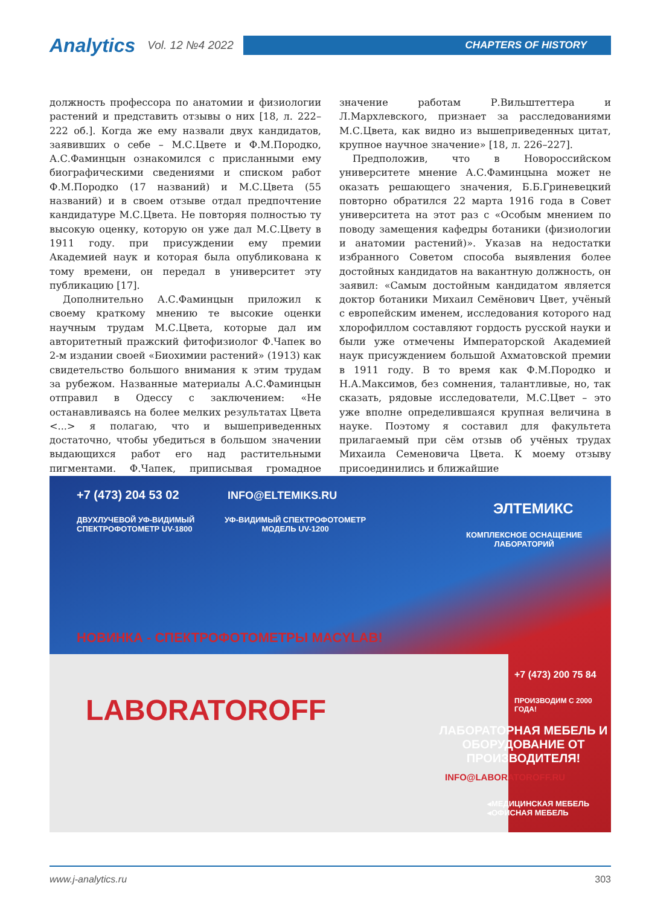Analytics Vol. 12 №4 2022
CHAPTERS OF HISTORY
должность профессора по анатомии и физиологии растений и представить отзывы о них [18, л. 222–222 об.]. Когда же ему назвали двух кандидатов, заявивших о себе – М.С.Цвете и Ф.М.Породко, А.С.Фаминцын ознакомился с присланными ему биографическими сведениями и списком работ Ф.М.Породко (17 названий) и М.С.Цвета (55 названий) и в своем отзыве отдал предпочтение кандидатуре М.С.Цвета. Не повторяя полностью ту высокую оценку, которую он уже дал М.С.Цвету в 1911 году. при присуждении ему премии Академией наук и которая была опубликована к тому времени, он передал в университет эту публикацию [17].
Дополнительно А.С.Фаминцын приложил к своему краткому мнению те высокие оценки научным трудам М.С.Цвета, которые дал им авторитетный пражский фитофизиолог Ф.Чапек во 2-м издании своей «Биохимии растений» (1913) как свидетельство большого внимания к этим трудам за рубежом. Названные материалы А.С.Фаминцын отправил в Одессу с заключением: «Не останавливаясь на более мелких результатах Цвета <...> я полагаю, что и вышеприведенных достаточно, чтобы убедиться в большом значении выдающихся работ его над растительными пигментами. Ф.Чапек, приписывая громадное значение работам Р.Вильштеттера и Л.Мархлевского, признает за расследованиями М.С.Цвета, как видно из вышеприведенных цитат, крупное научное значение» [18, л. 226–227].
Предположив, что в Новороссийском университете мнение А.С.Фаминцына может не оказать решающего значения, Б.Б.Гриневецкий повторно обратился 22 марта 1916 года в Совет университета на этот раз с «Особым мнением по поводу замещения кафедры ботаники (физиологии и анатомии растений)». Указав на недостатки избранного Советом способа выявления более достойных кандидатов на вакантную должность, он заявил: «Самым достойным кандидатом является доктор ботаники Михаил Семёнович Цвет, учёный с европейским именем, исследования которого над хлорофиллом составляют гордость русской науки и были уже отмечены Императорской Академией наук присуждением большой Ахматовской премии в 1911 году. В то время как Ф.М.Породко и Н.А.Максимов, без сомнения, талантливые, но, так сказать, рядовые исследователи, М.С.Цвет – это уже вполне определившаяся крупная величина в науке. Поэтому я составил для факультета прилагаемый при сём отзыв об учёных трудах Михаила Семеновича Цвета. К моему отзыву присоединились и ближайшие
+7 (473) 204 53 02 INFO@ELTEMIKS.RU
ДВУХЛУЧЕВОЙ УФ-ВИДИМЫЙ
СПЕКТРОФОТОМЕТР UV-1800
УФ-ВИДИМЫЙ СПЕКТРОФОТОМЕТР
МОДЕЛЬ UV-1200
ЭЛТЕМИКС
КОМПЛЕКСНОЕ ОСНАЩЕНИЕ
ЛАБОРАТОРИЙ
НОВИНКА - СПЕКТРОФОТОМЕТРЫ MACYLAB!
LABORATOROFF
+7 (473) 200 75 84
ПРОИЗВОДИМ С 2000 ГОДА!
ЛАБОРАТОРНАЯ МЕБЕЛЬ И ОБОРУДОВАНИЕ ОТ ПРОИЗВОДИТЕЛЯ!
INFO@LABORATOROFF.RU
◂МЕДИЦИНСКАЯ МЕБЕЛЬ
◂ОФИСНАЯ МЕБЕЛЬ
www.j-analytics.ru 303